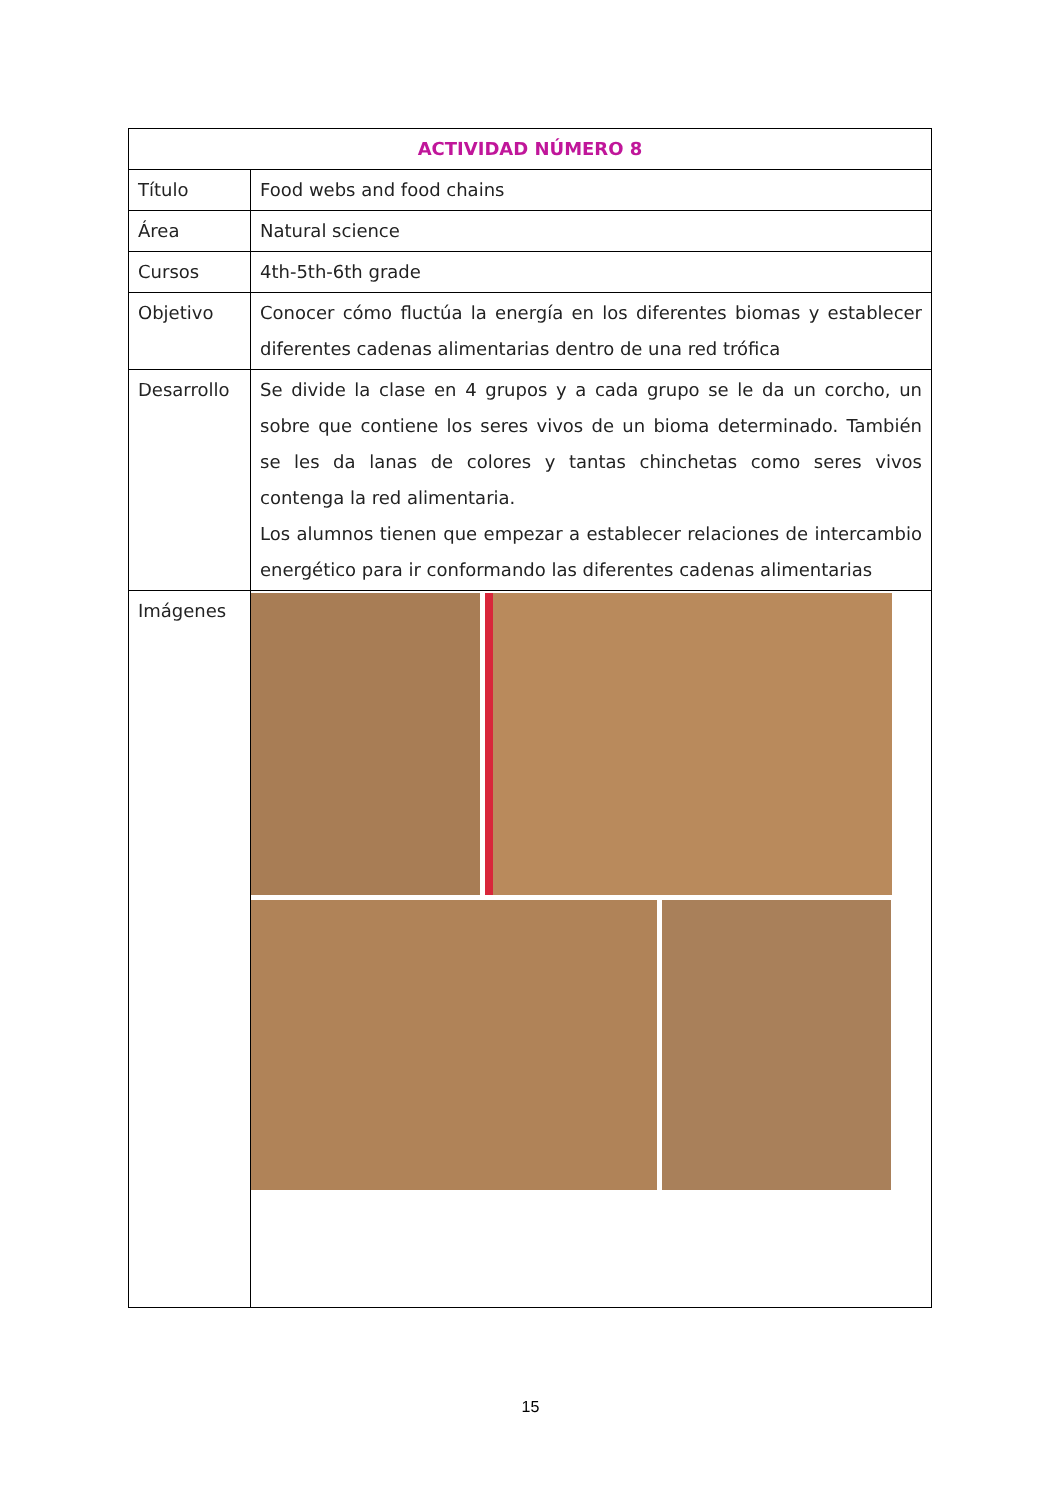| ACTIVIDAD NÚMERO 8 | |
| --- | --- |
| Título | Food webs and food chains |
| Área | Natural science |
| Cursos | 4th-5th-6th grade |
| Objetivo | Conocer cómo fluctúa la energía en los diferentes biomas y establecer diferentes cadenas alimentarias dentro de una red trófica |
| Desarrollo | Se divide la clase en 4 grupos y a cada grupo se le da un corcho, un sobre que contiene los seres vivos de un bioma determinado. También se les da lanas de colores y tantas chinchetas como seres vivos contenga la red alimentaria. Los alumnos tienen que empezar a establecer relaciones de intercambio energético para ir conformando las diferentes cadenas alimentarias |
| Imágenes | |
15